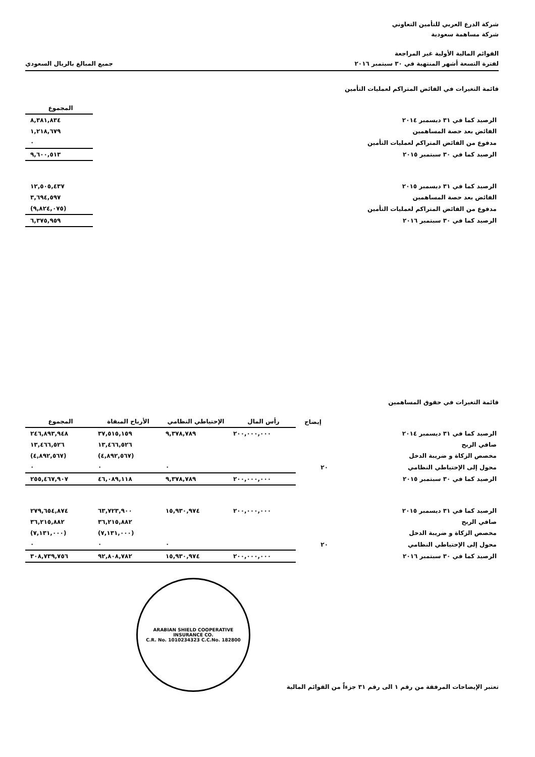شركة الدرع العربي للتأمين التعاوني
شركة مساهمة سعودية
القوائم المالية الأولية غير المراجعة
لفترة التسعة أشهر المنتهية في ٣٠ سبتمبر ٢٠١٦
جميع المبالغ بالريال السعودي
قائمة التغيرات في الفائض المتراكم لعمليات التأمين
| | المجموع |
| --- | --- |
| الرصيد كما في ٣١ ديسمبر ٢٠١٤ | ٨,٣٨١,٨٣٤ |
| الفائض بعد حصة المساهمين | ١,٢١٨,٦٧٩ |
| مدفوع من الفائض المتراكم لعمليات التأمين | ٠ |
| الرصيد كما في ٣٠ سبتمبر ٢٠١٥ | ٩,٦٠٠,٥١٣ |
| الرصيد كما في ٣١ ديسمبر ٢٠١٥ | ١٢,٥٠٥,٤٣٧ |
| الفائض بعد حصة المساهمين | ٣,٦٩٤,٥٩٧ |
| مدفوع من الفائض المتراكم لعمليات التأمين | (٩,٨٢٤,٠٧٥) |
| الرصيد كما في ٣٠ سبتمبر ٢٠١٦ | ٦,٣٧٥,٩٥٩ |
قائمة التغيرات في حقوق المساهمين
| | إيضاح | رأس المال | الإحتياطي النظامي | الأرباح المبقاة | المجموع |
| --- | --- | --- | --- | --- | --- |
| الرصيد كما في ٣١ ديسمبر ٢٠١٤ | | ٢٠٠,٠٠٠,٠٠٠ | ٩,٣٧٨,٧٨٩ | ٣٧,٥١٥,١٥٩ | ٢٤٦,٨٩٣,٩٤٨ |
| صافي الربح | | | | ١٣,٤٦٦,٥٢٦ | ١٣,٤٦٦,٥٢٦ |
| مخصص الزكاة و ضريبة الدخل | | | | (٤,٨٩٢,٥٦٧) | (٤,٨٩٢,٥٦٧) |
| محول إلى الإحتياطي النظامي | ٢٠ | | ٠ | ٠ | ٠ |
| الرصيد كما في ٣٠ سبتمبر ٢٠١٥ | | ٢٠٠,٠٠٠,٠٠٠ | ٩,٣٧٨,٧٨٩ | ٤٦,٠٨٩,١١٨ | ٢٥٥,٤٦٧,٩٠٧ |
| الرصيد كما في ٣١ ديسمبر ٢٠١٥ | | ٢٠٠,٠٠٠,٠٠٠ | ١٥,٩٣٠,٩٧٤ | ٦٣,٧٢٣,٩٠٠ | ٢٧٩,٦٥٤,٨٧٤ |
| صافي الربح | | | | ٣٦,٢١٥,٨٨٢ | ٣٦,٢١٥,٨٨٢ |
| مخصص الزكاة و ضريبة الدخل | | | | (٧,١٣١,٠٠٠) | (٧,١٣١,٠٠٠) |
| محول إلى الإحتياطي النظامي | ٢٠ | | ٠ | ٠ | ٠ |
| الرصيد كما في ٣٠ سبتمبر ٢٠١٦ | | ٢٠٠,٠٠٠,٠٠٠ | ١٥,٩٣٠,٩٧٤ | ٩٢,٨٠٨,٧٨٢ | ٣٠٨,٧٣٩,٧٥٦ |
تعتبر الإيضاحات المرفقة من رقم ١ الى رقم ٣١ جزءاً من القوائم المالية
ARABIAN SHIELD COOPERATIVE INSURANCE CO.
C.R. No. 1010234323 C.C.No. 182800